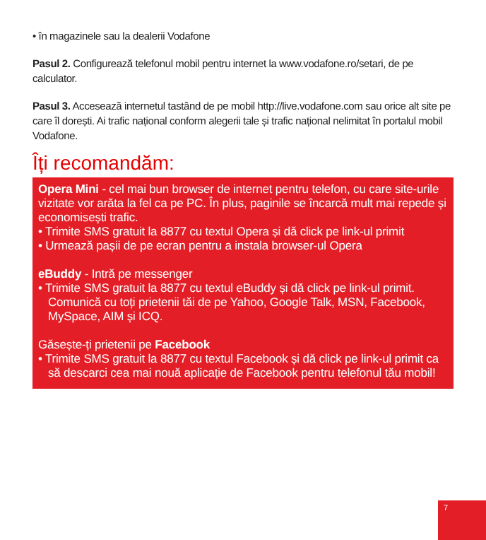• în magazinele sau la dealerii Vodafone
Pasul 2. Configurează telefonul mobil pentru internet la www.vodafone.ro/setari, de pe calculator.
Pasul 3. Accesează internetul tastând de pe mobil http://live.vodafone.com sau orice alt site pe care îl dorești. Ai trafic național conform alegerii tale și trafic național nelimitat în portalul mobil Vodafone.
Îți recomandăm:
Opera Mini - cel mai bun browser de internet pentru telefon, cu care site-urile vizitate vor arăta la fel ca pe PC. În plus, paginile se încarcă mult mai repede și economisești trafic.
• Trimite SMS gratuit la 8877 cu textul Opera și dă click pe link-ul primit
• Urmează pașii de pe ecran pentru a instala browser-ul Opera
eBuddy - Intră pe messenger
• Trimite SMS gratuit la 8877 cu textul eBuddy și dă click pe link-ul primit. Comunică cu toți prietenii tăi de pe Yahoo, Google Talk, MSN, Facebook, MySpace, AIM și ICQ.
Găsește-ți prietenii pe Facebook
• Trimite SMS gratuit la 8877 cu textul Facebook și dă click pe link-ul primit ca să descarci cea mai nouă aplicație de Facebook pentru telefonul tău mobil!
7